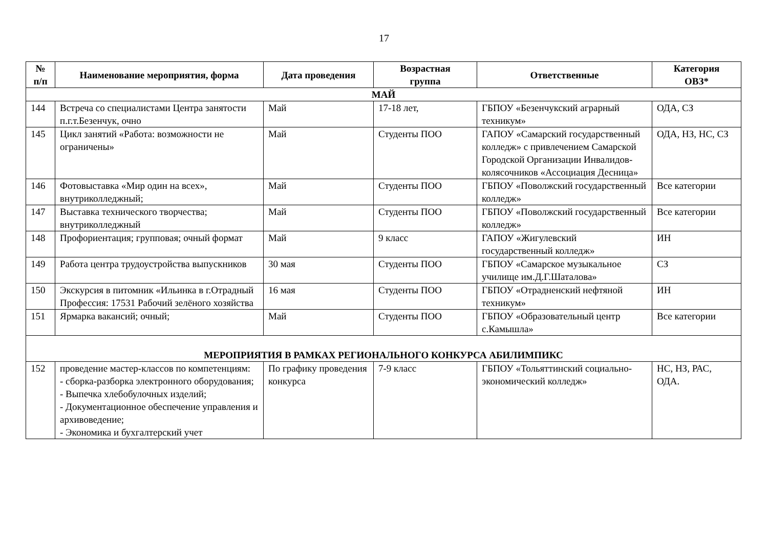17
| № п/п | Наименование мероприятия, форма | Дата проведения | Возрастная группа | Ответственные | Категория ОВЗ* |
| --- | --- | --- | --- | --- | --- |
| МАЙ | | | | | |
| 144 | Встреча со специалистами Центра занятости п.г.т.Безенчук, очно | Май | 17-18 лет, | ГБПОУ «Безенчукский аграрный техникум» | ОДА, СЗ |
| 145 | Цикл занятий «Работа: возможности не ограничены» | Май | Студенты ПОО | ГАПОУ «Самарский государственный колледж» с привлечением Самарской Городской Организации Инвалидов-колясочников «Ассоциация Десница» | ОДА, НЗ, НС, СЗ |
| 146 | Фотовыставка «Мир один на всех», внутриколледжный; | Май | Студенты ПОО | ГБПОУ «Поволжский государственный колледж» | Все категории |
| 147 | Выставка технического творчества; внутриколледжный | Май | Студенты ПОО | ГБПОУ «Поволжский государственный колледж» | Все категории |
| 148 | Профориентация; групповая; очный формат | Май | 9 класс | ГАПОУ «Жигулевский государственный колледж» | ИН |
| 149 | Работа центра трудоустройства выпускников | 30 мая | Студенты ПОО | ГБПОУ «Самарское музыкальное училище им.Д.Г.Шаталова» | СЗ |
| 150 | Экскурсия в питомник «Ильинка в г.Отрадный Профессия: 17531 Рабочий зелёного хозяйства | 16 мая | Студенты ПОО | ГБПОУ «Отрадненский нефтяной техникум» | ИН |
| 151 | Ярмарка вакансий; очный; | Май | Студенты ПОО | ГБПОУ «Образовательный центр с.Камышла» | Все категории |
| МЕРОПРИЯТИЯ В РАМКАХ РЕГИОНАЛЬНОГО КОНКУРСА АБИЛИМПИКС | | | | | |
| 152 | проведение мастер-классов по компетенциям: - сборка-разборка электронного оборудования; - Выпечка хлебобулочных изделий; - Документационное обеспечение управления и архивоведение; - Экономика и бухгалтерский учет | По графику проведения конкурса | 7-9 класс | ГБПОУ «Тольяттинский социально-экономический колледж» | НС, НЗ, РАС, ОДА. |